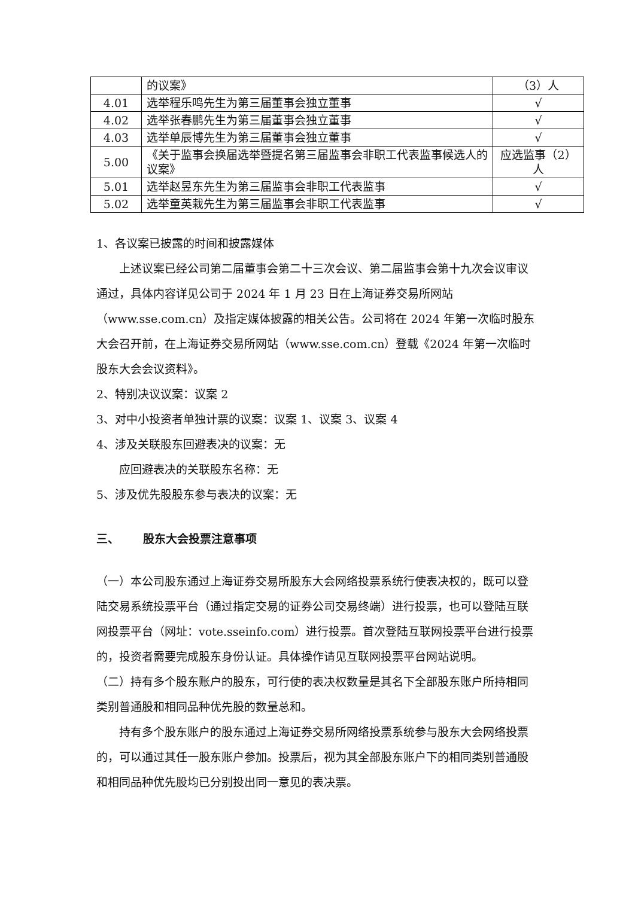| | 的议案》 | （3）人 |
| 4.01 | 选举程乐鸣先生为第三届董事会独立董事 | √ |
| 4.02 | 选举张春鹏先生为第三届董事会独立董事 | √ |
| 4.03 | 选举单辰博先生为第三届董事会独立董事 | √ |
| 5.00 | 《关于监事会换届选举暨提名第三届监事会非职工代表监事候选人的议案》 | 应选监事（2）人 |
| 5.01 | 选举赵昱东先生为第三届监事会非职工代表监事 | √ |
| 5.02 | 选举童英栽先生为第三届监事会非职工代表监事 | √ |
1、各议案已披露的时间和披露媒体
上述议案已经公司第二届董事会第二十三次会议、第二届监事会第十九次会议审议通过，具体内容详见公司于 2024 年 1 月 23 日在上海证券交易所网站（www.sse.com.cn）及指定媒体披露的相关公告。公司将在 2024 年第一次临时股东大会召开前，在上海证券交易所网站（www.sse.com.cn）登载《2024 年第一次临时股东大会会议资料》。
2、特别决议议案：议案 2
3、对中小投资者单独计票的议案：议案 1、议案 3、议案 4
4、涉及关联股东回避表决的议案：无
应回避表决的关联股东名称：无
5、涉及优先股股东参与表决的议案：无
三、 股东大会投票注意事项
（一）本公司股东通过上海证券交易所股东大会网络投票系统行使表决权的，既可以登陆交易系统投票平台（通过指定交易的证券公司交易终端）进行投票，也可以登陆互联网投票平台（网址：vote.sseinfo.com）进行投票。首次登陆互联网投票平台进行投票的，投资者需要完成股东身份认证。具体操作请见互联网投票平台网站说明。
（二）持有多个股东账户的股东，可行使的表决权数量是其名下全部股东账户所持相同类别普通股和相同品种优先股的数量总和。
持有多个股东账户的股东通过上海证券交易所网络投票系统参与股东大会网络投票的，可以通过其任一股东账户参加。投票后，视为其全部股东账户下的相同类别普通股和相同品种优先股均已分别投出同一意见的表决票。